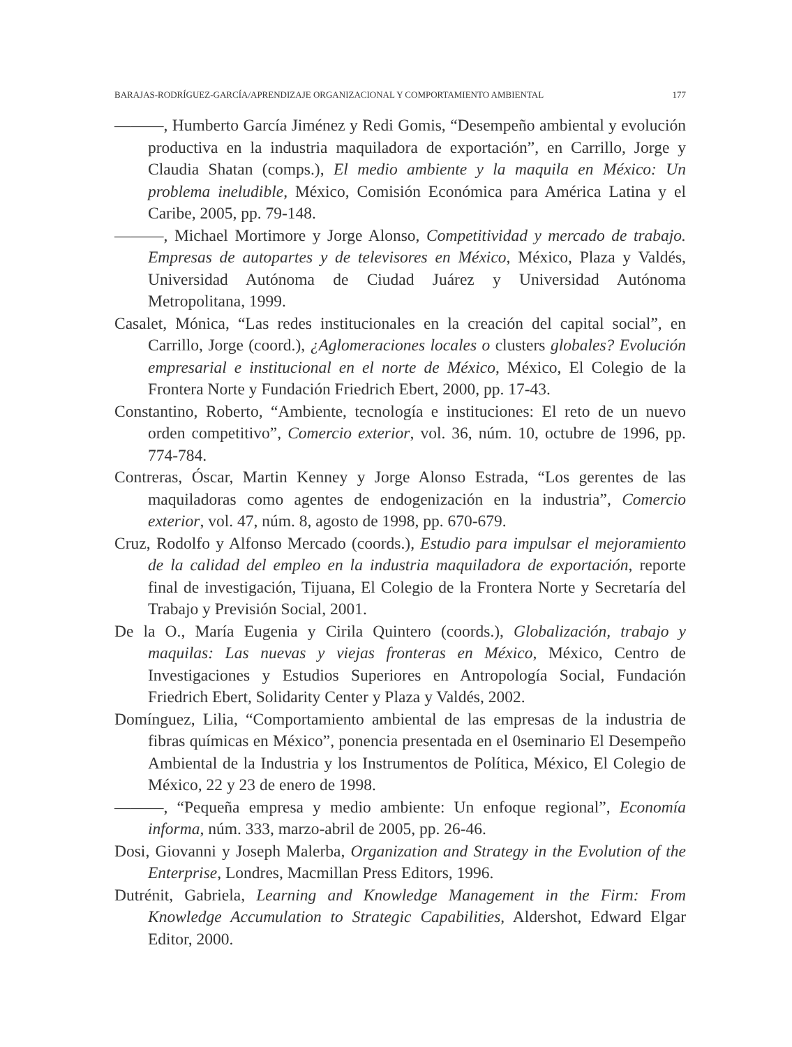BARAJAS-RODRÍGUEZ-GARCÍA/APRENDIZAJE ORGANIZACIONAL Y COMPORTAMIENTO AMBIENTAL 177
———, Humberto García Jiménez y Redi Gomis, “Desempeño ambiental y evolución productiva en la industria maquiladora de exportación”, en Carrillo, Jorge y Claudia Shatan (comps.), El medio ambiente y la maquila en México: Un problema ineludible, México, Comisión Económica para América Latina y el Caribe, 2005, pp. 79-148.
———, Michael Mortimore y Jorge Alonso, Competitividad y mercado de trabajo. Empresas de autopartes y de televisores en México, México, Plaza y Valdés, Universidad Autónoma de Ciudad Juárez y Universidad Autónoma Metropolitana, 1999.
Casalet, Mónica, “Las redes institucionales en la creación del capital social”, en Carrillo, Jorge (coord.), ¿Aglomeraciones locales o clusters globales? Evolución empresarial e institucional en el norte de México, México, El Colegio de la Frontera Norte y Fundación Friedrich Ebert, 2000, pp. 17-43.
Constantino, Roberto, “Ambiente, tecnología e instituciones: El reto de un nuevo orden competitivo”, Comercio exterior, vol. 36, núm. 10, octubre de 1996, pp. 774-784.
Contreras, Óscar, Martin Kenney y Jorge Alonso Estrada, “Los gerentes de las maquiladoras como agentes de endogenización en la industria”, Comercio exterior, vol. 47, núm. 8, agosto de 1998, pp. 670-679.
Cruz, Rodolfo y Alfonso Mercado (coords.), Estudio para impulsar el mejoramiento de la calidad del empleo en la industria maquiladora de exportación, reporte final de investigación, Tijuana, El Colegio de la Frontera Norte y Secretaría del Trabajo y Previsión Social, 2001.
De la O., María Eugenia y Cirila Quintero (coords.), Globalización, trabajo y maquilas: Las nuevas y viejas fronteras en México, México, Centro de Investigaciones y Estudios Superiores en Antropología Social, Fundación Friedrich Ebert, Solidarity Center y Plaza y Valdés, 2002.
Domínguez, Lilia, “Comportamiento ambiental de las empresas de la industria de fibras químicas en México”, ponencia presentada en el 0seminario El Desempeño Ambiental de la Industria y los Instrumentos de Política, México, El Colegio de México, 22 y 23 de enero de 1998.
———, “Pequeña empresa y medio ambiente: Un enfoque regional”, Economía informa, núm. 333, marzo-abril de 2005, pp. 26-46.
Dosi, Giovanni y Joseph Malerba, Organization and Strategy in the Evolution of the Enterprise, Londres, Macmillan Press Editors, 1996.
Dutrénit, Gabriela, Learning and Knowledge Management in the Firm: From Knowledge Accumulation to Strategic Capabilities, Aldershot, Edward Elgar Editor, 2000.